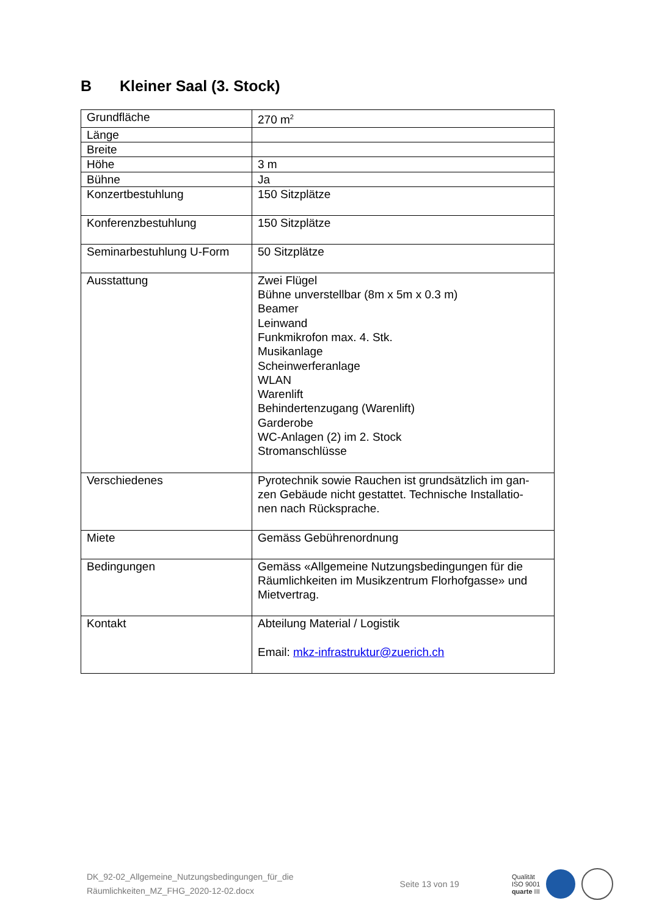B Kleiner Saal (3. Stock)
| Grundfläche | 270 m<sup>2</sup> |
| Länge | |
| Breite | |
| Höhe | 3 m |
| Bühne | Ja |
| Konzertbestuhlung | 150 Sitzplätze |
| Konferenzbestuhlung | 150 Sitzplätze |
| Seminarbestuhlung U-Form | 50 Sitzplätze |
| Ausstattung | Zwei Flügel Bühne unverstellbar (8m x 5m x 0.3 m) Beamer Leinwand Funkmikrofon max. 4. Stk. Musikanlage Scheinwerferanlage WLAN Warenlift Behindertenzugang (Warenlift) Garderobe WC-Anlagen (2) im 2. Stock Stromanschlüsse |
| Verschiedenes | Pyrotechnik sowie Rauchen ist grundsätzlich im gan- zen Gebäude nicht gestattet. Technische Installatio- nen nach Rücksprache. |
| Miete | Gemäss Gebührenordnung |
| Bedingungen | Gemäss «Allgemeine Nutzungsbedingungen für die Räumlichkeiten im Musikzentrum Florhofgasse» und Mietvertrag. |
| Kontakt | Abteilung Material / Logistik Email: mkz-infrastruktur@zuerich.ch |
DK_92-02_Allgemeine_Nutzungsbedingungen_für_die
Räumlichkeiten_MZ_FHG_2020-12-02.docx
Seite 13 von 19
Qualität
ISO 9001
quarte III